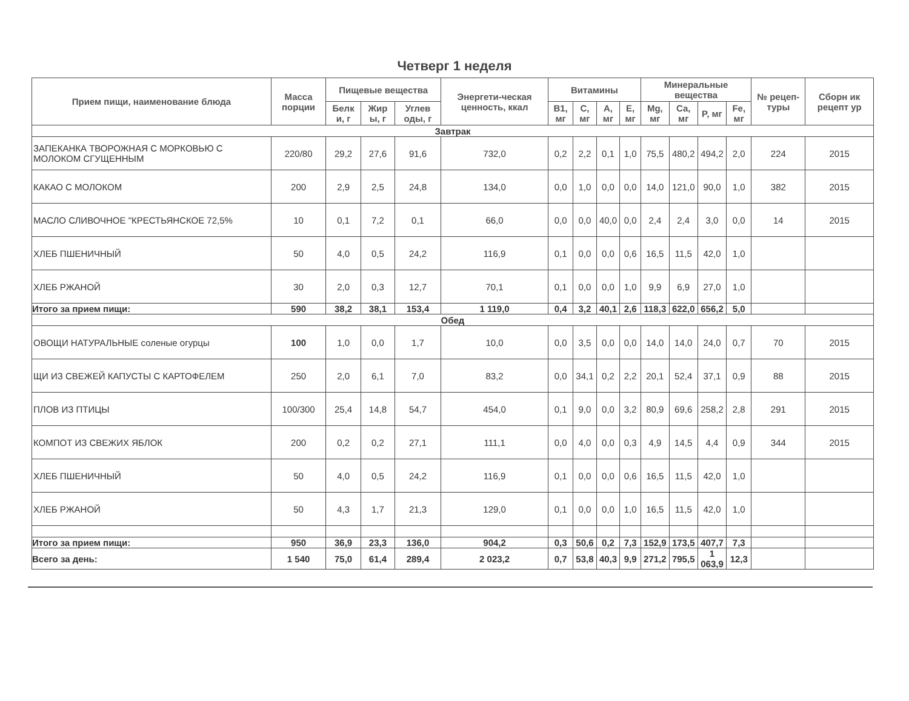Четверг 1 неделя
| Прием пищи, наименование блюда | Масса порции | Пищевые вещества | | | Энергети-ческая ценность, ккал | Витамины | | | | Минеральные вещества | | | | № рецеп-туры | Сборн ик рецепт ур |
| --- | --- | --- | --- | --- | --- | --- | --- | --- | --- | --- | --- | --- | --- | --- | --- |
| | | Белк и, г | Жир ы, г | Углев оды, г | | B1, мг | C, мг | A, мг | E, мг | Mg, мг | Ca, мг | P, мг | Fe, мг | | |
| Завтрак | | | | | | | | | | | | | | | |
| ЗАПЕКАНКА ТВОРОЖНАЯ С МОРКОВЬЮ С МОЛОКОМ СГУЩЕННЫМ | 220/80 | 29,2 | 27,6 | 91,6 | 732,0 | 0,2 | 2,2 | 0,1 | 1,0 | 75,5 | 480,2 | 494,2 | 2,0 | 224 | 2015 |
| КАКАО С МОЛОКОМ | 200 | 2,9 | 2,5 | 24,8 | 134,0 | 0,0 | 1,0 | 0,0 | 0,0 | 14,0 | 121,0 | 90,0 | 1,0 | 382 | 2015 |
| МАСЛО СЛИВОЧНОЕ "КРЕСТЬЯНСКОЕ 72,5% | 10 | 0,1 | 7,2 | 0,1 | 66,0 | 0,0 | 0,0 | 40,0 | 0,0 | 2,4 | 2,4 | 3,0 | 0,0 | 14 | 2015 |
| ХЛЕБ ПШЕНИЧНЫЙ | 50 | 4,0 | 0,5 | 24,2 | 116,9 | 0,1 | 0,0 | 0,0 | 0,6 | 16,5 | 11,5 | 42,0 | 1,0 | | |
| ХЛЕБ РЖАНОЙ | 30 | 2,0 | 0,3 | 12,7 | 70,1 | 0,1 | 0,0 | 0,0 | 1,0 | 9,9 | 6,9 | 27,0 | 1,0 | | |
| Итого за прием пищи: | 590 | 38,2 | 38,1 | 153,4 | 1 119,0 | 0,4 | 3,2 | 40,1 | 2,6 | 118,3 | 622,0 | 656,2 | 5,0 | | |
| Обед | | | | | | | | | | | | | | | |
| ОВОЩИ НАТУРАЛЬНЫЕ соленые огурцы | 100 | 1,0 | 0,0 | 1,7 | 10,0 | 0,0 | 3,5 | 0,0 | 0,0 | 14,0 | 14,0 | 24,0 | 0,7 | 70 | 2015 |
| ЩИ ИЗ СВЕЖЕЙ КАПУСТЫ С КАРТОФЕЛЕМ | 250 | 2,0 | 6,1 | 7,0 | 83,2 | 0,0 | 34,1 | 0,2 | 2,2 | 20,1 | 52,4 | 37,1 | 0,9 | 88 | 2015 |
| ПЛОВ ИЗ ПТИЦЫ | 100/300 | 25,4 | 14,8 | 54,7 | 454,0 | 0,1 | 9,0 | 0,0 | 3,2 | 80,9 | 69,6 | 258,2 | 2,8 | 291 | 2015 |
| КОМПОТ ИЗ СВЕЖИХ ЯБЛОК | 200 | 0,2 | 0,2 | 27,1 | 111,1 | 0,0 | 4,0 | 0,0 | 0,3 | 4,9 | 14,5 | 4,4 | 0,9 | 344 | 2015 |
| ХЛЕБ ПШЕНИЧНЫЙ | 50 | 4,0 | 0,5 | 24,2 | 116,9 | 0,1 | 0,0 | 0,0 | 0,6 | 16,5 | 11,5 | 42,0 | 1,0 | | |
| ХЛЕБ РЖАНОЙ | 50 | 4,3 | 1,7 | 21,3 | 129,0 | 0,1 | 0,0 | 0,0 | 1,0 | 16,5 | 11,5 | 42,0 | 1,0 | | |
| Итого за прием пищи: | 950 | 36,9 | 23,3 | 136,0 | 904,2 | 0,3 | 50,6 | 0,2 | 7,3 | 152,9 | 173,5 | 407,7 | 7,3 | | |
| Всего за день: | 1 540 | 75,0 | 61,4 | 289,4 | 2 023,2 | 0,7 | 53,8 | 40,3 | 9,9 | 271,2 | 795,5 | 1 063,9 | 12,3 | | |